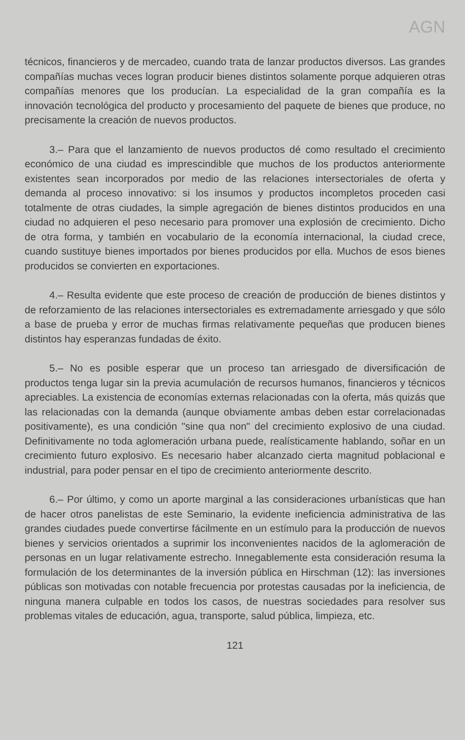AGN
técnicos, financieros y de mercadeo, cuando trata de lanzar productos diversos. Las grandes compañías muchas veces logran producir bienes distintos solamente porque adquieren otras compañías menores que los producían. La especialidad de la gran compañía es la innovación tecnológica del producto y procesamiento del paquete de bienes que produce, no precisamente la creación de nuevos productos.
3.– Para que el lanzamiento de nuevos productos dé como resultado el crecimiento económico de una ciudad es imprescindible que muchos de los productos anteriormente existentes sean incorporados por medio de las relaciones intersectoriales de oferta y demanda al proceso innovativo: si los insumos y productos incompletos proceden casi totalmente de otras ciudades, la simple agregación de bienes distintos producidos en una ciudad no adquieren el peso necesario para promover una explosión de crecimiento. Dicho de otra forma, y también en vocabulario de la economía internacional, la ciudad crece, cuando sustituye bienes importados por bienes producidos por ella. Muchos de esos bienes producidos se convierten en exportaciones.
4.– Resulta evidente que este proceso de creación de producción de bienes distintos y de reforzamiento de las relaciones intersectoriales es extremadamente arriesgado y que sólo a base de prueba y error de muchas firmas relativamente pequeñas que producen bienes distintos hay esperanzas fundadas de éxito.
5.– No es posible esperar que un proceso tan arriesgado de diversificación de productos tenga lugar sin la previa acumulación de recursos humanos, financieros y técnicos apreciables. La existencia de economías externas relacionadas con la oferta, más quizás que las relacionadas con la demanda (aunque obviamente ambas deben estar correlacionadas positivamente), es una condición "sine qua non" del crecimiento explosivo de una ciudad. Definitivamente no toda aglomeración urbana puede, realísticamente hablando, soñar en un crecimiento futuro explosivo. Es necesario haber alcanzado cierta magnitud poblacional e industrial, para poder pensar en el tipo de crecimiento anteriormente descrito.
6.– Por último, y como un aporte marginal a las consideraciones urbanísticas que han de hacer otros panelistas de este Seminario, la evidente ineficiencia administrativa de las grandes ciudades puede convertirse fácilmente en un estímulo para la producción de nuevos bienes y servicios orientados a suprimir los inconvenientes nacidos de la aglomeración de personas en un lugar relativamente estrecho. Innegablemente esta consideración resuma la formulación de los determinantes de la inversión pública en Hirschman (12): las inversiones públicas son motivadas con notable frecuencia por protestas causadas por la ineficiencia, de ninguna manera culpable en todos los casos, de nuestras sociedades para resolver sus problemas vitales de educación, agua, transporte, salud pública, limpieza, etc.
121